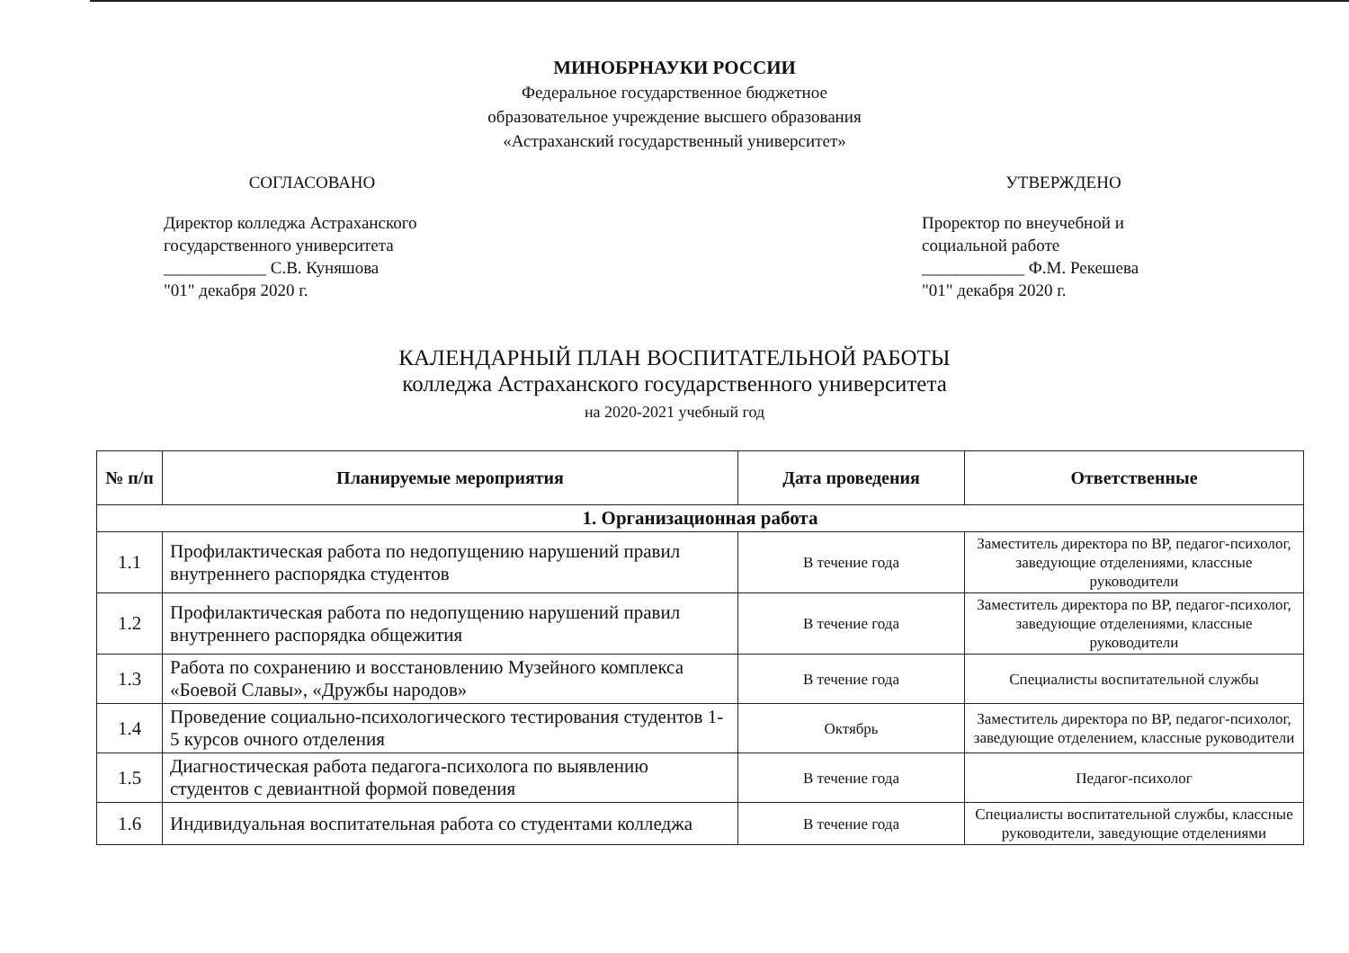МИНОБРНАУКИ РОССИИ
Федеральное государственное бюджетное
образовательное учреждение высшего образования
«Астраханский государственный университет»
СОГЛАСОВАНО
Директор колледжа Астраханского государственного университета
____________ С.В. Куняшова
"01" декабря 2020 г.
УТВЕРЖДЕНО
Проректор по внеучебной и социальной работе
____________ Ф.М. Рекешева
"01" декабря 2020 г.
КАЛЕНДАРНЫЙ ПЛАН ВОСПИТАТЕЛЬНОЙ РАБОТЫ
колледжа Астраханского государственного университета
на 2020-2021 учебный год
| № п/п | Планируемые мероприятия | Дата проведения | Ответственные |
| --- | --- | --- | --- |
| 1. Организационная работа | | | |
| 1.1 | Профилактическая работа по недопущению нарушений правил внутреннего распорядка студентов | В течение года | Заместитель директора по ВР, педагог-психолог, заведующие отделениями, классные руководители |
| 1.2 | Профилактическая работа по недопущению нарушений правил внутреннего распорядка общежития | В течение года | Заместитель директора по ВР, педагог-психолог, заведующие отделениями, классные руководители |
| 1.3 | Работа по сохранению и восстановлению Музейного комплекса «Боевой Славы», «Дружбы народов» | В течение года | Специалисты воспитательной службы |
| 1.4 | Проведение социально-психологического тестирования студентов 1-5 курсов очного отделения | Октябрь | Заместитель директора по ВР, педагог-психолог, заведующие отделением, классные руководители |
| 1.5 | Диагностическая работа педагога-психолога по выявлению студентов с девиантной формой поведения | В течение года | Педагог-психолог |
| 1.6 | Индивидуальная воспитательная работа со студентами колледжа | В течение года | Специалисты воспитательной службы, классные руководители, заведующие отделениями |